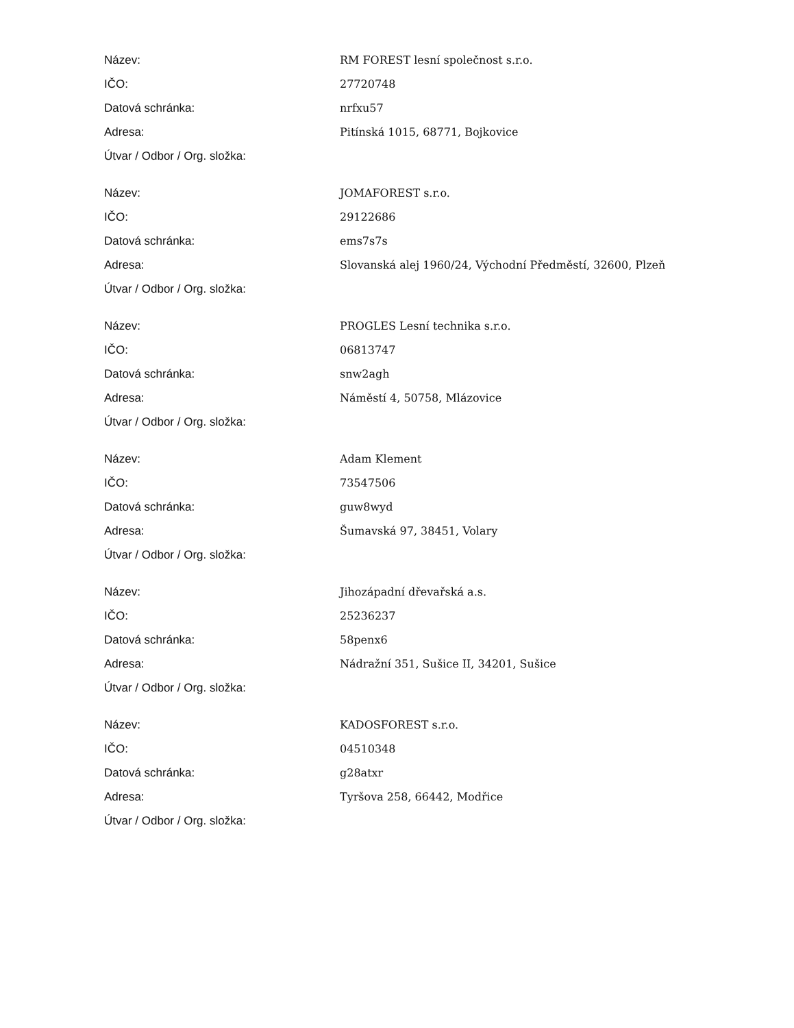| Název: | RM FOREST lesní společnost s.r.o. |
| IČO: | 27720748 |
| Datová schránka: | nrfxu57 |
| Adresa: | Pitínská 1015, 68771, Bojkovice |
| Útvar / Odbor / Org. složka: | |
| Název: | JOMAFOREST s.r.o. |
| IČO: | 29122686 |
| Datová schránka: | ems7s7s |
| Adresa: | Slovanská alej 1960/24, Východní Předměstí, 32600, Plzeň |
| Útvar / Odbor / Org. složka: | |
| Název: | PROGLES Lesní technika s.r.o. |
| IČO: | 06813747 |
| Datová schránka: | snw2agh |
| Adresa: | Náměstí 4, 50758, Mlázovice |
| Útvar / Odbor / Org. složka: | |
| Název: | Adam Klement |
| IČO: | 73547506 |
| Datová schránka: | guw8wyd |
| Adresa: | Šumavská 97, 38451, Volary |
| Útvar / Odbor / Org. složka: | |
| Název: | Jihozápadní dřevařská a.s. |
| IČO: | 25236237 |
| Datová schránka: | 58penx6 |
| Adresa: | Nádražní 351, Sušice II, 34201, Sušice |
| Útvar / Odbor / Org. složka: | |
| Název: | KADOSFOREST s.r.o. |
| IČO: | 04510348 |
| Datová schránka: | g28atxr |
| Adresa: | Tyršova 258, 66442, Modřice |
| Útvar / Odbor / Org. složka: | |